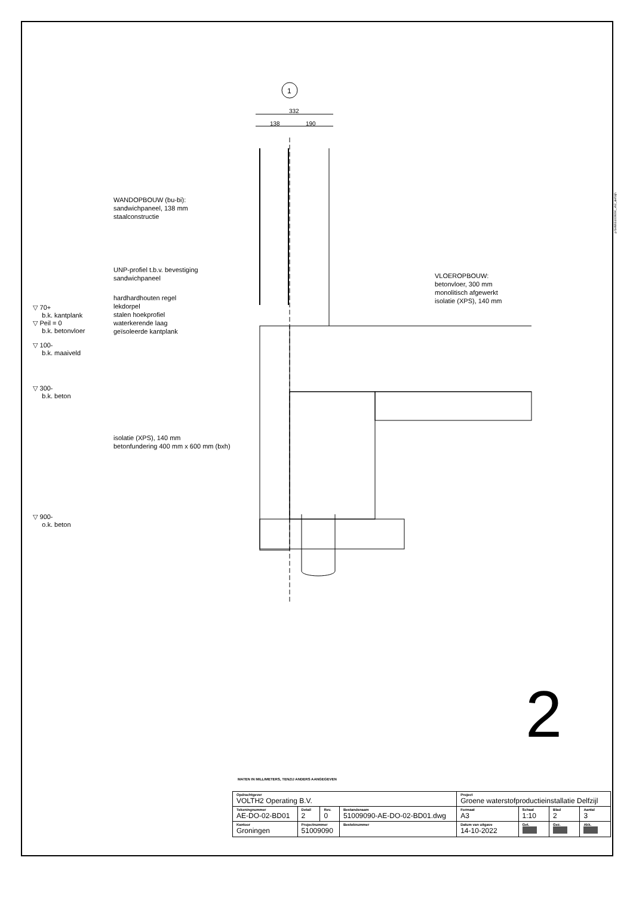p:\54\6\51009090_vh2_delfzijl\
1
332
138
190
WANDOPBOUW (bu-bi):
sandwichpaneel, 138 mm
staalconstructie
UNP-profiel t.b.v. bevestiging
sandwichpaneel
hardhardhouten regel
lekdorpel
stalen hoekprofiel
waterkerende laag
geïsoleerde kantplank
isolatie (XPS), 140 mm
betonfundering 400 mm x 600 mm (bxh)
VLOEROPBOUW:
betonvloer, 300 mm
monolitisch afgewerkt
isolatie (XPS), 140 mm
▽ 70+
b.k. kantplank
▽ Peil = 0
b.k. betonvloer
▽ 100-
b.k. maaiveld
▽ 300-
b.k. beton
▽ 900-
o.k. beton
2
MATEN IN MILLIMETERS, TENZIJ ANDERS AANGEGEVEN
| Opdrachtgever VOLTH2 Operating B.V. | | | | Project Groene waterstofproductieinstallatie Delfzijl | | | | |
| Tekeningnummer AE-DO-02-BD01 | Detail 2 | Rev. 0 | Bestandsnaam 51009090-AE-DO-02-BD01.dwg | Formaat A3 | Schaal 1:10 | | Blad 2 | Aantal 3 |
| Kantoor Groningen | Projectnummer 51009090 | | Besteknummer | Datum van uitgave 14-10-2022 | | Get. | Gez. | Akk. |